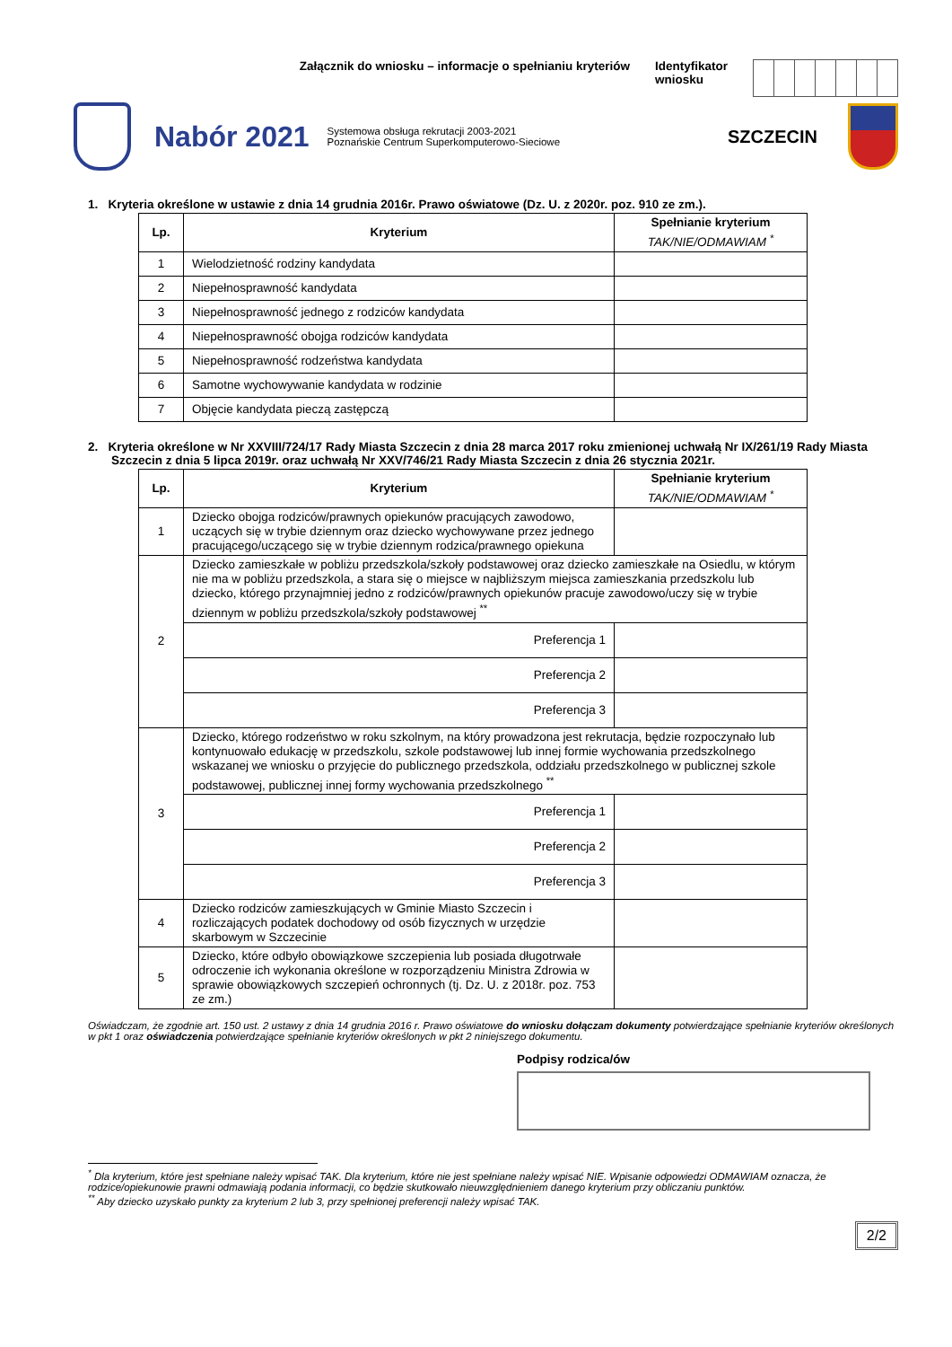Załącznik do wniosku – informacje o spełnianiu kryteriów Identyfikator
wniosku
Nabór 2021
Systemowa obsługa rekrutacji 2003-2021
Poznańskie Centrum Superkomputerowo-Sieciowe
SZCZECIN
1. Kryteria określone w ustawie z dnia 14 grudnia 2016r. Prawo oświatowe (Dz. U. z 2020r. poz. 910 ze zm.).
| Lp. | Kryterium | Spełnianie kryterium TAK/NIE/ODMAWIAM <sup>*</sup> |
| --- | --- | --- |
| 1 | Wielodzietność rodziny kandydata | |
| 2 | Niepełnosprawność kandydata | |
| 3 | Niepełnosprawność jednego z rodziców kandydata | |
| 4 | Niepełnosprawność obojga rodziców kandydata | |
| 5 | Niepełnosprawność rodzeństwa kandydata | |
| 6 | Samotne wychowywanie kandydata w rodzinie | |
| 7 | Objęcie kandydata pieczą zastępczą | |
2. Kryteria określone w Nr XXVIII/724/17 Rady Miasta Szczecin z dnia 28 marca 2017 roku zmienionej uchwałą Nr IX/261/19 Rady Miasta Szczecin z dnia 5 lipca 2019r. oraz uchwałą Nr XXV/746/21 Rady Miasta Szczecin z dnia 26 stycznia 2021r.
| Lp. | Kryterium | Spełnianie kryterium TAK/NIE/ODMAWIAM <sup>*</sup> |
| --- | --- | --- |
| 1 | Dziecko obojga rodziców/prawnych opiekunów pracujących zawodowo, uczących się w trybie dziennym oraz dziecko wychowywane przez jednego pracującego/uczącego się w trybie dziennym rodzica/prawnego opiekuna | |
| 2 | Dziecko zamieszkałe w pobliżu przedszkola/szkoły podstawowej oraz dziecko zamieszkałe na Osiedlu, w którym nie ma w pobliżu przedszkola, a stara się o miejsce w najbliższym miejsca zamieszkania przedszkolu lub dziecko, którego przynajmniej jedno z rodziców/prawnych opiekunów pracuje zawodowo/uczy się w trybie dziennym w pobliżu przedszkola/szkoły podstawowej <sup>**</sup> | |
| | Preferencja 1 | |
| | Preferencja 2 | |
| | Preferencja 3 | |
| 3 | Dziecko, którego rodzeństwo w roku szkolnym, na który prowadzona jest rekrutacja, będzie rozpoczynało lub kontynuowało edukację w przedszkolu, szkole podstawowej lub innej formie wychowania przedszkolnego wskazanej we wniosku o przyjęcie do publicznego przedszkola, oddziału przedszkolnego w publicznej szkole podstawowej, publicznej innej formy wychowania przedszkolnego <sup>**</sup> | |
| | Preferencja 1 | |
| | Preferencja 2 | |
| | Preferencja 3 | |
| 4 | Dziecko rodziców zamieszkujących w Gminie Miasto Szczecin i rozliczających podatek dochodowy od osób fizycznych w urzędzie skarbowym w Szczecinie | |
| 5 | Dziecko, które odbyło obowiązkowe szczepienia lub posiada długotrwałe odroczenie ich wykonania określone w rozporządzeniu Ministra Zdrowia w sprawie obowiązkowych szczepień ochronnych (tj. Dz. U. z 2018r. poz. 753 ze zm.) | |
Oświadczam, że zgodnie art. 150 ust. 2 ustawy z dnia 14 grudnia 2016 r. Prawo oświatowe do wniosku dołączam dokumenty potwierdzające spełnianie kryteriów określonych w pkt 1 oraz oświadczenia potwierdzające spełnianie kryteriów określonych w pkt 2 niniejszego dokumentu.
Podpisy rodzica/ów
<sup>*</sup> Dla kryterium, które jest spełniane należy wpisać TAK. Dla kryterium, które nie jest spełniane należy wpisać NIE. Wpisanie odpowiedzi ODMAWIAM oznacza, że rodzice/opiekunowie prawni odmawiają podania informacji, co będzie skutkowało nieuwzględnieniem danego kryterium przy obliczaniu punktów.
<sup>**</sup> Aby dziecko uzyskało punkty za kryterium 2 lub 3, przy spełnionej preferencji należy wpisać TAK.
2/2